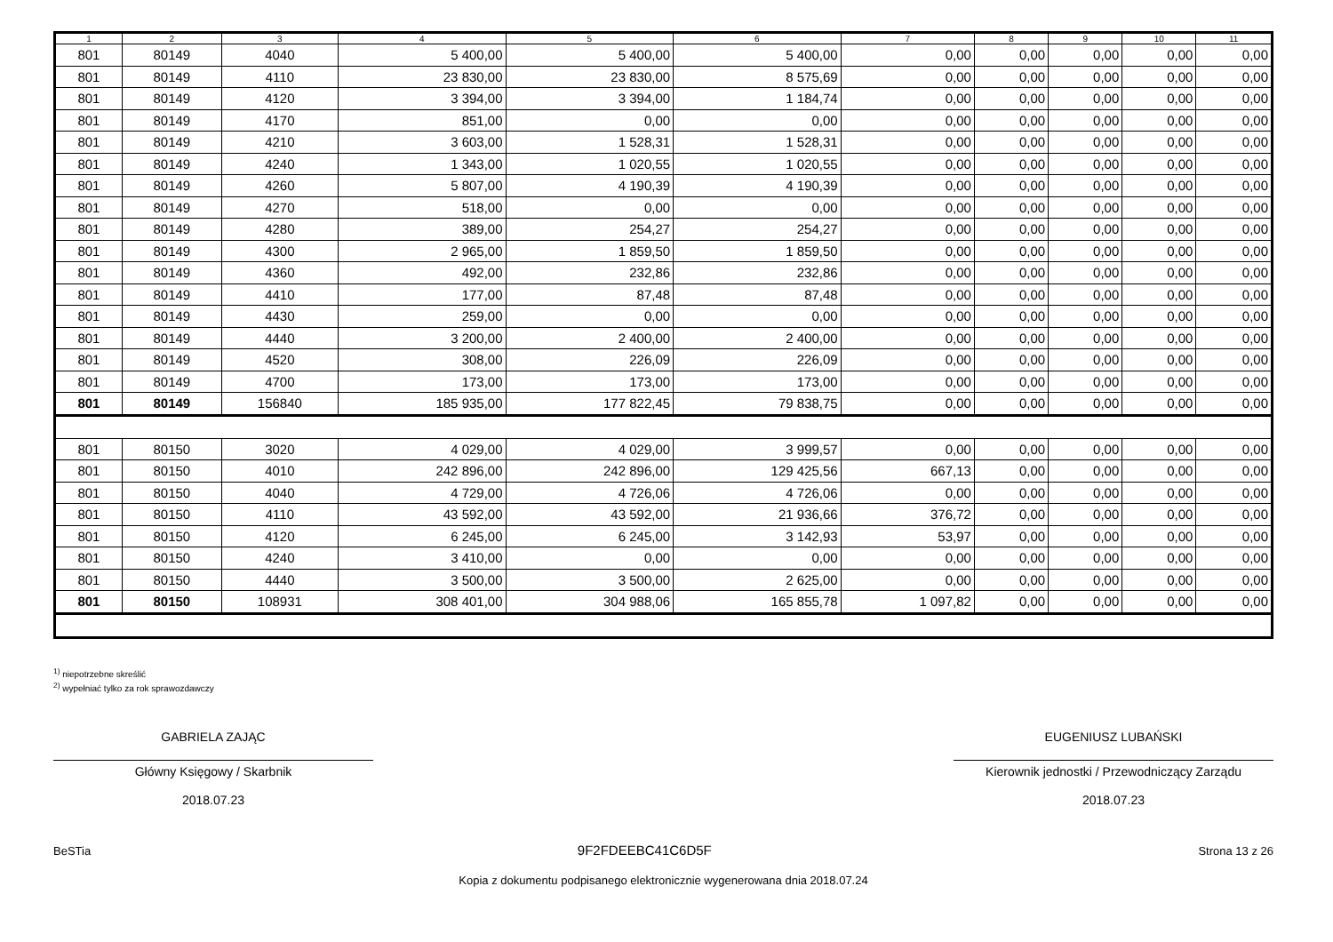| 1 | 2 | 3 | 4 | 5 | 6 | 7 | 8 | 9 | 10 | 11 |
| --- | --- | --- | --- | --- | --- | --- | --- | --- | --- | --- |
| 801 | 80149 | 4040 | 5 400,00 | 5 400,00 | 5 400,00 | 0,00 | 0,00 | 0,00 | 0,00 | 0,00 |
| 801 | 80149 | 4110 | 23 830,00 | 23 830,00 | 8 575,69 | 0,00 | 0,00 | 0,00 | 0,00 | 0,00 |
| 801 | 80149 | 4120 | 3 394,00 | 3 394,00 | 1 184,74 | 0,00 | 0,00 | 0,00 | 0,00 | 0,00 |
| 801 | 80149 | 4170 | 851,00 | 0,00 | 0,00 | 0,00 | 0,00 | 0,00 | 0,00 | 0,00 |
| 801 | 80149 | 4210 | 3 603,00 | 1 528,31 | 1 528,31 | 0,00 | 0,00 | 0,00 | 0,00 | 0,00 |
| 801 | 80149 | 4240 | 1 343,00 | 1 020,55 | 1 020,55 | 0,00 | 0,00 | 0,00 | 0,00 | 0,00 |
| 801 | 80149 | 4260 | 5 807,00 | 4 190,39 | 4 190,39 | 0,00 | 0,00 | 0,00 | 0,00 | 0,00 |
| 801 | 80149 | 4270 | 518,00 | 0,00 | 0,00 | 0,00 | 0,00 | 0,00 | 0,00 | 0,00 |
| 801 | 80149 | 4280 | 389,00 | 254,27 | 254,27 | 0,00 | 0,00 | 0,00 | 0,00 | 0,00 |
| 801 | 80149 | 4300 | 2 965,00 | 1 859,50 | 1 859,50 | 0,00 | 0,00 | 0,00 | 0,00 | 0,00 |
| 801 | 80149 | 4360 | 492,00 | 232,86 | 232,86 | 0,00 | 0,00 | 0,00 | 0,00 | 0,00 |
| 801 | 80149 | 4410 | 177,00 | 87,48 | 87,48 | 0,00 | 0,00 | 0,00 | 0,00 | 0,00 |
| 801 | 80149 | 4430 | 259,00 | 0,00 | 0,00 | 0,00 | 0,00 | 0,00 | 0,00 | 0,00 |
| 801 | 80149 | 4440 | 3 200,00 | 2 400,00 | 2 400,00 | 0,00 | 0,00 | 0,00 | 0,00 | 0,00 |
| 801 | 80149 | 4520 | 308,00 | 226,09 | 226,09 | 0,00 | 0,00 | 0,00 | 0,00 | 0,00 |
| 801 | 80149 | 4700 | 173,00 | 173,00 | 173,00 | 0,00 | 0,00 | 0,00 | 0,00 | 0,00 |
| 801 | 80149 | 156840 | 185 935,00 | 177 822,45 | 79 838,75 | 0,00 | 0,00 | 0,00 | 0,00 | 0,00 |
| 801 | 80150 | 3020 | 4 029,00 | 4 029,00 | 3 999,57 | 0,00 | 0,00 | 0,00 | 0,00 | 0,00 |
| 801 | 80150 | 4010 | 242 896,00 | 242 896,00 | 129 425,56 | 667,13 | 0,00 | 0,00 | 0,00 | 0,00 |
| 801 | 80150 | 4040 | 4 729,00 | 4 726,06 | 4 726,06 | 0,00 | 0,00 | 0,00 | 0,00 | 0,00 |
| 801 | 80150 | 4110 | 43 592,00 | 43 592,00 | 21 936,66 | 376,72 | 0,00 | 0,00 | 0,00 | 0,00 |
| 801 | 80150 | 4120 | 6 245,00 | 6 245,00 | 3 142,93 | 53,97 | 0,00 | 0,00 | 0,00 | 0,00 |
| 801 | 80150 | 4240 | 3 410,00 | 0,00 | 0,00 | 0,00 | 0,00 | 0,00 | 0,00 | 0,00 |
| 801 | 80150 | 4440 | 3 500,00 | 3 500,00 | 2 625,00 | 0,00 | 0,00 | 0,00 | 0,00 | 0,00 |
| 801 | 80150 | 108931 | 308 401,00 | 304 988,06 | 165 855,78 | 1 097,82 | 0,00 | 0,00 | 0,00 | 0,00 |
<sup>1)</sup> niepotrzebne skreślić
<sup>2)</sup> wypełniać tylko za rok sprawozdawczy
GABRIELA ZAJĄC
Główny Księgowy / Skarbnik
2018.07.23
EUGENIUSZ LUBAŃSKI
Kierownik jednostki / Przewodniczący Zarządu
2018.07.23
BeSTia 9F2FDEEBC41C6D5F Strona 13 z 26
Kopia z dokumentu podpisanego elektronicznie wygenerowana dnia 2018.07.24